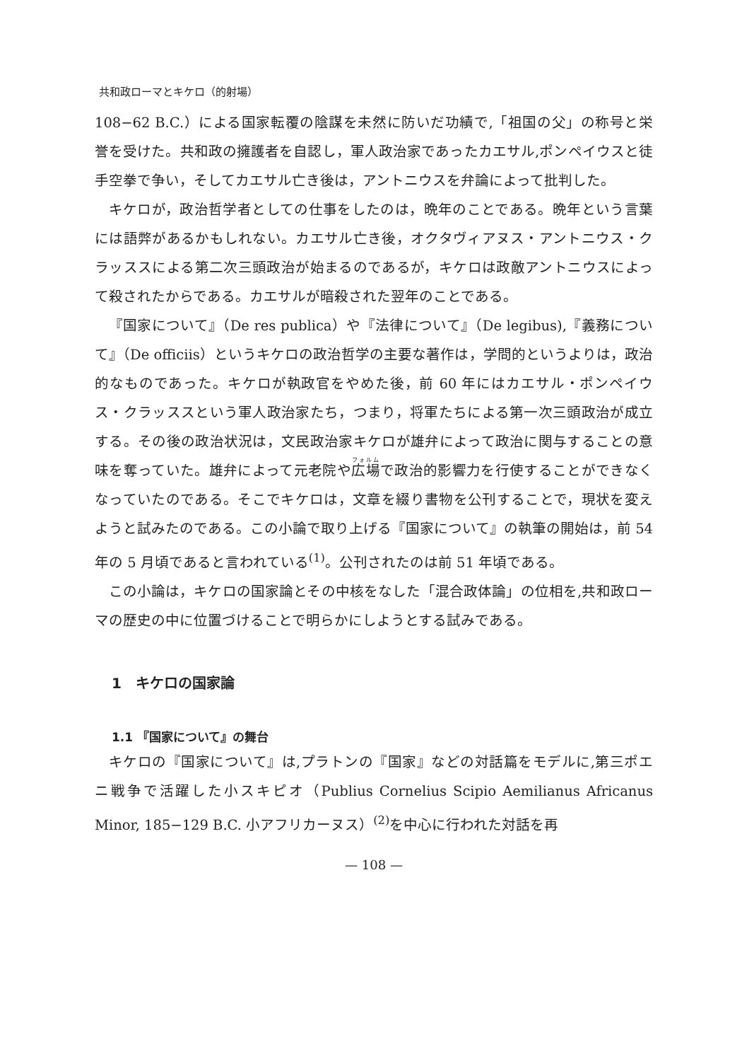共和政ローマとキケロ（的射場）
108−62 B.C.）による国家転覆の陰謀を未然に防いだ功績で,「祖国の父」の称号と栄誉を受けた。共和政の擁護者を自認し，軍人政治家であったカエサル,ポンペイウスと徒手空拳で争い，そしてカエサル亡き後は，アントニウスを弁論によって批判した。
キケロが，政治哲学者としての仕事をしたのは，晩年のことである。晩年という言葉には語弊があるかもしれない。カエサル亡き後，オクタヴィアヌス・アントニウス・クラッススによる第二次三頭政治が始まるのであるが，キケロは政敵アントニウスによって殺されたからである。カエサルが暗殺された翌年のことである。
『国家について』（De res publica）や『法律について』（De legibus),『義務について』（De officiis）というキケロの政治哲学の主要な著作は，学問的というよりは，政治的なものであった。キケロが執政官をやめた後，前 60 年にはカエサル・ポンペイウス・クラッススという軍人政治家たち，つまり，将軍たちによる第一次三頭政治が成立する。その後の政治状況は，文民政治家キケロが雄弁によって政治に関与することの意味を奪っていた。雄弁によって元老院や広場で政治的影響力を行使することができなくなっていたのである。そこでキケロは，文章を綴り書物を公刊することで，現状を変えようと試みたのである。この小論で取り上げる『国家について』の執筆の開始は，前 54 年の 5 月頃であると言われている<sup>(1)</sup>。公刊されたのは前 51 年頃である。
この小論は，キケロの国家論とその中核をなした「混合政体論」の位相を,共和政ローマの歴史の中に位置づけることで明らかにしようとする試みである。
1　キケロの国家論
1.1 『国家について』の舞台
キケロの『国家について』は,プラトンの『国家』などの対話篇をモデルに,第三ポエニ戦争で活躍した小スキピオ（Publius Cornelius Scipio Aemilianus Africanus Minor, 185−129 B.C. 小アフリカーヌス）<sup>(2)</sup>を中心に行われた対話を再
— 108 —